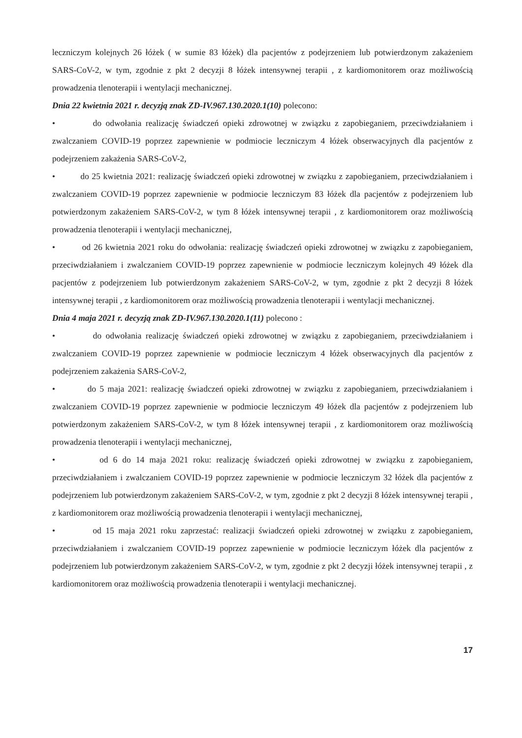leczniczym kolejnych 26 łóżek ( w sumie 83 łóżek) dla pacjentów z podejrzeniem lub potwierdzonym zakażeniem SARS-CoV-2, w tym, zgodnie z pkt 2 decyzji 8 łóżek intensywnej terapii , z kardiomonitorem oraz możliwością prowadzenia tlenoterapii i wentylacji mechanicznej.
Dnia 22 kwietnia 2021 r. decyzją znak ZD-IV.967.130.2020.1(10) polecono:
• do odwołania realizację świadczeń opieki zdrowotnej w związku z zapobieganiem, przeciwdziałaniem i zwalczaniem COVID-19 poprzez zapewnienie w podmiocie leczniczym 4 łóżek obserwacyjnych dla pacjentów z podejrzeniem zakażenia SARS-CoV-2,
• do 25 kwietnia 2021: realizację świadczeń opieki zdrowotnej w związku z zapobieganiem, przeciwdziałaniem i zwalczaniem COVID-19 poprzez zapewnienie w podmiocie leczniczym 83 łóżek dla pacjentów z podejrzeniem lub potwierdzonym zakażeniem SARS-CoV-2, w tym 8 łóżek intensywnej terapii , z kardiomonitorem oraz możliwością prowadzenia tlenoterapii i wentylacji mechanicznej,
• od 26 kwietnia 2021 roku do odwołania: realizację świadczeń opieki zdrowotnej w związku z zapobieganiem, przeciwdziałaniem i zwalczaniem COVID-19 poprzez zapewnienie w podmiocie leczniczym kolejnych 49 łóżek dla pacjentów z podejrzeniem lub potwierdzonym zakażeniem SARS-CoV-2, w tym, zgodnie z pkt 2 decyzji 8 łóżek intensywnej terapii , z kardiomonitorem oraz możliwością prowadzenia tlenoterapii i wentylacji mechanicznej.
Dnia 4 maja 2021 r. decyzją znak ZD-IV.967.130.2020.1(11) polecono :
• do odwołania realizację świadczeń opieki zdrowotnej w związku z zapobieganiem, przeciwdziałaniem i zwalczaniem COVID-19 poprzez zapewnienie w podmiocie leczniczym 4 łóżek obserwacyjnych dla pacjentów z podejrzeniem zakażenia SARS-CoV-2,
• do 5 maja 2021: realizację świadczeń opieki zdrowotnej w związku z zapobieganiem, przeciwdziałaniem i zwalczaniem COVID-19 poprzez zapewnienie w podmiocie leczniczym 49 łóżek dla pacjentów z podejrzeniem lub potwierdzonym zakażeniem SARS-CoV-2, w tym 8 łóżek intensywnej terapii , z kardiomonitorem oraz możliwością prowadzenia tlenoterapii i wentylacji mechanicznej,
• od 6 do 14 maja 2021 roku: realizację świadczeń opieki zdrowotnej w związku z zapobieganiem, przeciwdziałaniem i zwalczaniem COVID-19 poprzez zapewnienie w podmiocie leczniczym 32 łóżek dla pacjentów z podejrzeniem lub potwierdzonym zakażeniem SARS-CoV-2, w tym, zgodnie z pkt 2 decyzji 8 łóżek intensywnej terapii , z kardiomonitorem oraz możliwością prowadzenia tlenoterapii i wentylacji mechanicznej,
• od 15 maja 2021 roku zaprzestać: realizacji świadczeń opieki zdrowotnej w związku z zapobieganiem, przeciwdziałaniem i zwalczaniem COVID-19 poprzez zapewnienie w podmiocie leczniczym łóżek dla pacjentów z podejrzeniem lub potwierdzonym zakażeniem SARS-CoV-2, w tym, zgodnie z pkt 2 decyzji łóżek intensywnej terapii , z kardiomonitorem oraz możliwością prowadzenia tlenoterapii i wentylacji mechanicznej.
17